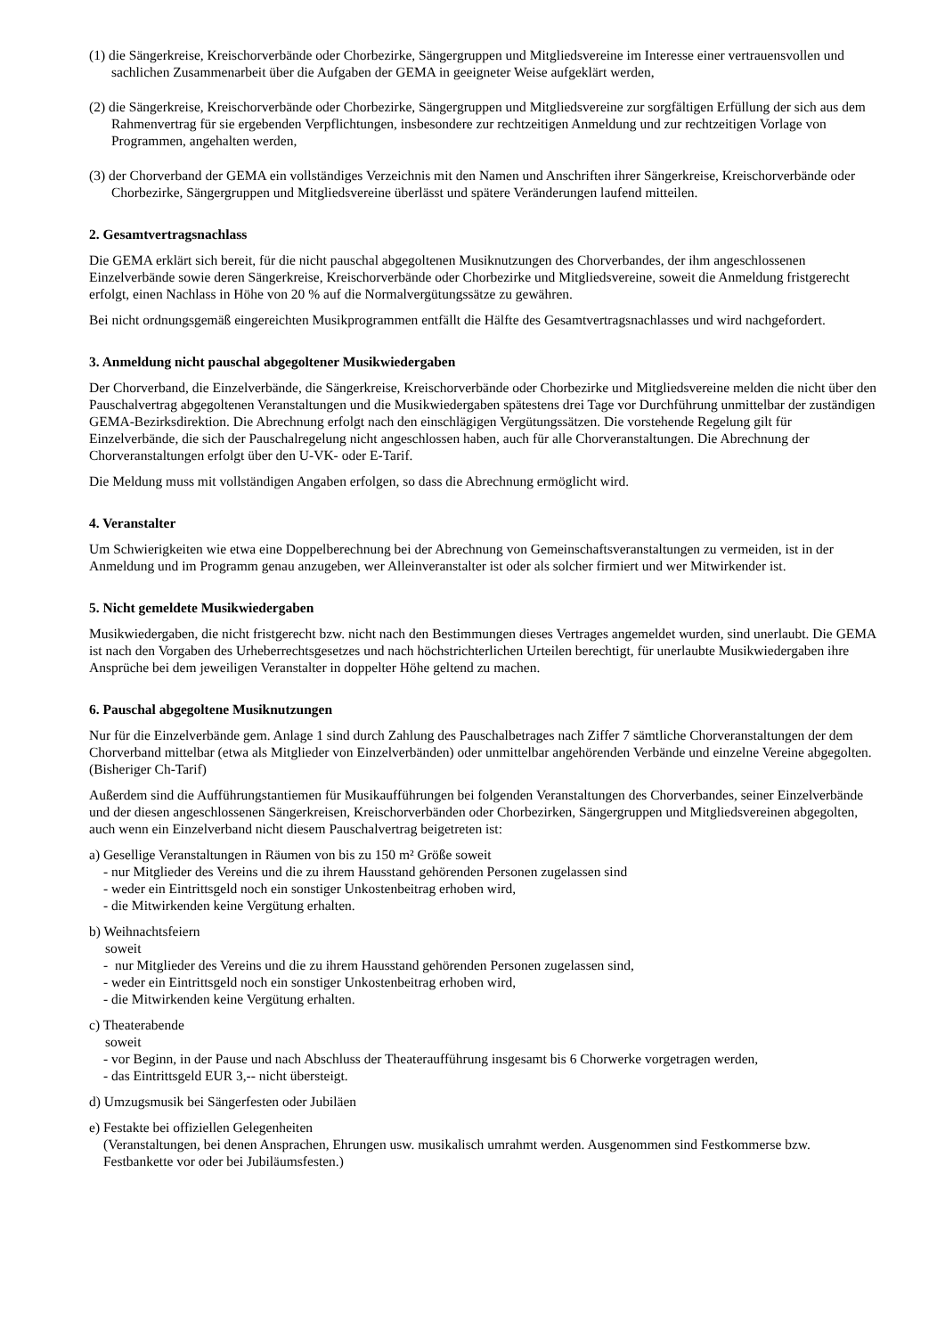(1) die Sängerkreise, Kreischorverbände oder Chorbezirke, Sängergruppen und Mitgliedsvereine im Interesse einer vertrauensvollen und sachlichen Zusammenarbeit über die Aufgaben der GEMA in geeigneter Weise aufgeklärt werden,
(2) die Sängerkreise, Kreischorverbände oder Chorbezirke, Sängergruppen und Mitgliedsvereine zur sorgfältigen Erfüllung der sich aus dem Rahmenvertrag für sie ergebenden Verpflichtungen, insbesondere zur rechtzeitigen Anmeldung und zur rechtzeitigen Vorlage von Programmen, angehalten werden,
(3) der Chorverband der GEMA ein vollständiges Verzeichnis mit den Namen und Anschriften ihrer Sängerkreise, Kreischorverbände oder Chorbezirke, Sängergruppen und Mitgliedsvereine überlässt und spätere Veränderungen laufend mitteilen.
2. Gesamtvertragsnachlass
Die GEMA erklärt sich bereit, für die nicht pauschal abgegoltenen Musiknutzungen des Chorverbandes, der ihm angeschlossenen Einzelverbände sowie deren Sängerkreise, Kreischorverbände oder Chorbezirke und Mitgliedsvereine, soweit die Anmeldung fristgerecht erfolgt, einen Nachlass in Höhe von 20 % auf die Normalvergütungssätze zu gewähren.
Bei nicht ordnungsgemäß eingereichten Musikprogrammen entfällt die Hälfte des Gesamtvertragsnachlasses und wird nachgefordert.
3. Anmeldung nicht pauschal abgegoltener Musikwiedergaben
Der Chorverband, die Einzelverbände, die Sängerkreise, Kreischorverbände oder Chorbezirke und Mitgliedsvereine melden die nicht über den Pauschalvertrag abgegoltenen Veranstaltungen und die Musikwiedergaben spätestens drei Tage vor Durchführung unmittelbar der zuständigen GEMA-Bezirksdirektion. Die Abrechnung erfolgt nach den einschlägigen Vergütungssätzen. Die vorstehende Regelung gilt für Einzelverbände, die sich der Pauschalregelung nicht angeschlossen haben, auch für alle Chorveranstaltungen. Die Abrechnung der Chorveranstaltungen erfolgt über den U-VK- oder E-Tarif.
Die Meldung muss mit vollständigen Angaben erfolgen, so dass die Abrechnung ermöglicht wird.
4. Veranstalter
Um Schwierigkeiten wie etwa eine Doppelberechnung bei der Abrechnung von Gemeinschaftsveranstaltungen zu vermeiden, ist in der Anmeldung und im Programm genau anzugeben, wer Alleinveranstalter ist oder als solcher firmiert und wer Mitwirkender ist.
5. Nicht gemeldete Musikwiedergaben
Musikwiedergaben, die nicht fristgerecht bzw. nicht nach den Bestimmungen dieses Vertrages angemeldet wurden, sind unerlaubt. Die GEMA ist nach den Vorgaben des Urheberrechtsgesetzes und nach höchstrichterlichen Urteilen berechtigt, für unerlaubte Musikwiedergaben ihre Ansprüche bei dem jeweiligen Veranstalter in doppelter Höhe geltend zu machen.
6. Pauschal abgegoltene Musiknutzungen
Nur für die Einzelverbände gem. Anlage 1 sind durch Zahlung des Pauschalbetrages nach Ziffer 7 sämtliche Chorveranstaltungen der dem Chorverband mittelbar (etwa als Mitglieder von Einzelverbänden) oder unmittelbar angehörenden Verbände und einzelne Vereine abgegolten. (Bisheriger Ch-Tarif)
Außerdem sind die Aufführungstantiemen für Musikaufführungen bei folgenden Veranstaltungen des Chorverbandes, seiner Einzelverbände und der diesen angeschlossenen Sängerkreisen, Kreischorverbänden oder Chorbezirken, Sängergruppen und Mitgliedsvereinen abgegolten, auch wenn ein Einzelverband nicht diesem Pauschalvertrag beigetreten ist:
a) Gesellige Veranstaltungen in Räumen von bis zu 150 m² Größe soweit
- nur Mitglieder des Vereins und die zu ihrem Hausstand gehörenden Personen zugelassen sind
- weder ein Eintrittsgeld noch ein sonstiger Unkostenbeitrag erhoben wird,
- die Mitwirkenden keine Vergütung erhalten.
b) Weihnachtsfeiern
soweit
- nur Mitglieder des Vereins und die zu ihrem Hausstand gehörenden Personen zugelassen sind,
- weder ein Eintrittsgeld noch ein sonstiger Unkostenbeitrag erhoben wird,
- die Mitwirkenden keine Vergütung erhalten.
c) Theaterabende
soweit
- vor Beginn, in der Pause und nach Abschluss der Theateraufführung insgesamt bis 6 Chorwerke vorgetragen werden,
- das Eintrittsgeld EUR 3,-- nicht übersteigt.
d) Umzugsmusik bei Sängerfesten oder Jubiläen
e) Festakte bei offiziellen Gelegenheiten
(Veranstaltungen, bei denen Ansprachen, Ehrungen usw. musikalisch umrahmt werden. Ausgenommen sind Festkommerse bzw. Festbankette vor oder bei Jubiläumsfesten.)